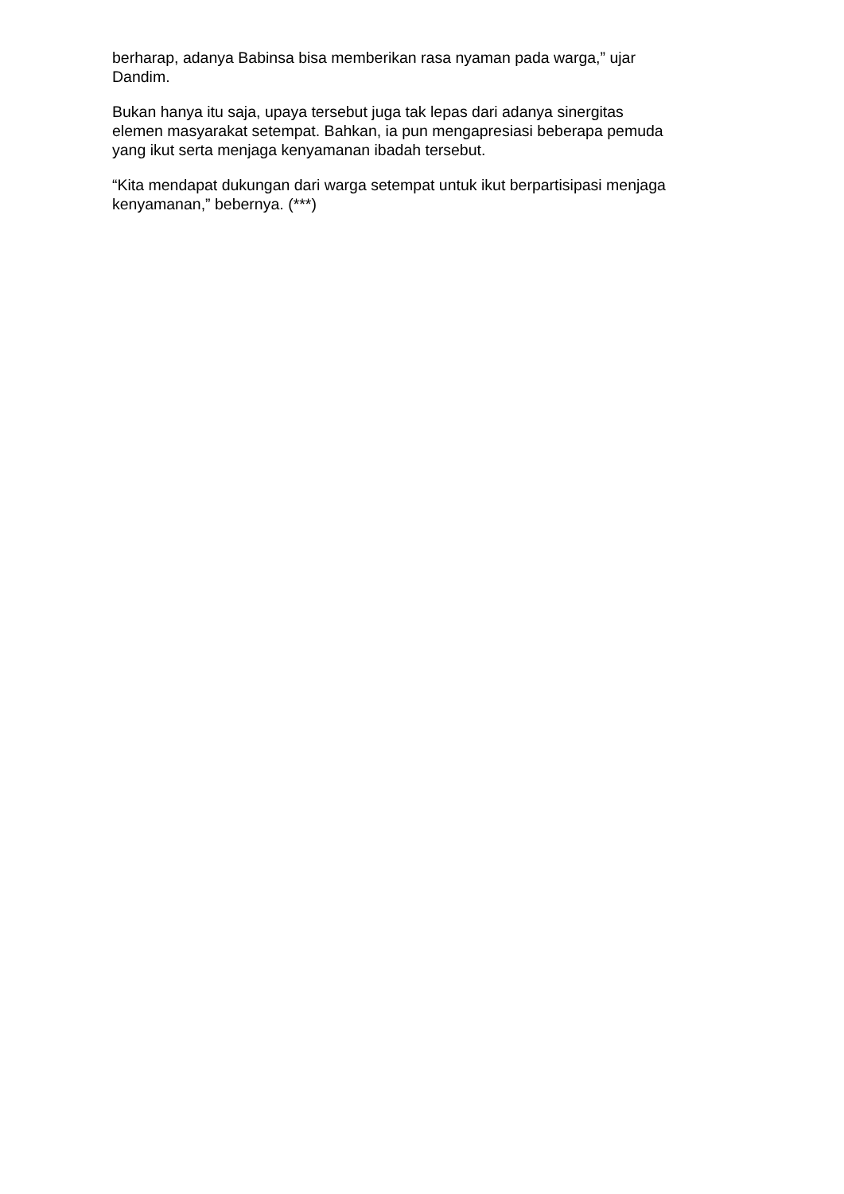berharap, adanya Babinsa bisa memberikan rasa nyaman pada warga,” ujar
Dandim.
Bukan hanya itu saja, upaya tersebut juga tak lepas dari adanya sinergitas
elemen masyarakat setempat. Bahkan, ia pun mengapresiasi beberapa pemuda
yang ikut serta menjaga kenyamanan ibadah tersebut.
“Kita mendapat dukungan dari warga setempat untuk ikut berpartisipasi menjaga
kenyamanan,” bebernya. (***)